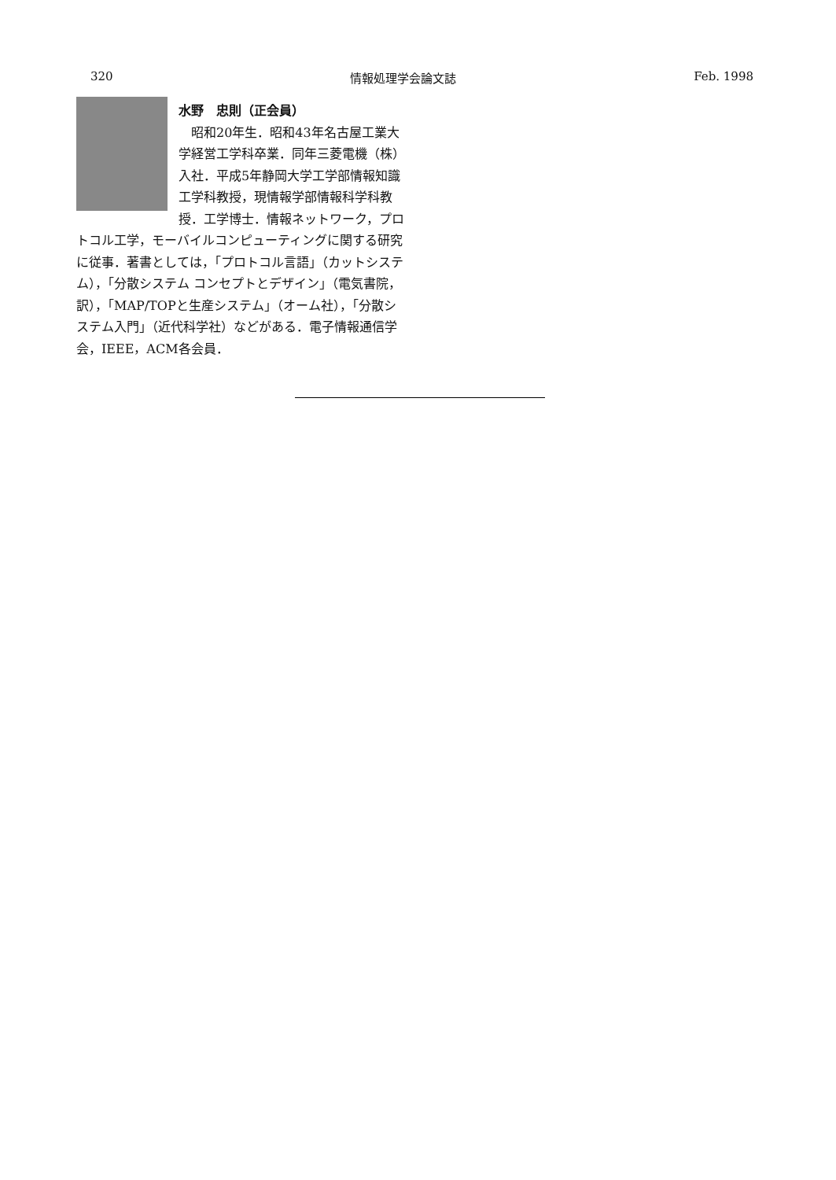320 情報処理学会論文誌 Feb. 1998
水野　忠則（正会員）
　昭和20年生．昭和43年名古屋工業大学経営工学科卒業．同年三菱電機（株）入社．平成5年静岡大学工学部情報知識工学科教授，現情報学部情報科学科教授．工学博士．情報ネットワーク，プロトコル工学，モーバイルコンピューティングに関する研究に従事．著書としては，「プロトコル言語」（カットシステム），「分散システム コンセプトとデザイン」（電気書院，訳），「MAP/TOPと生産システム」（オーム社），「分散システム入門」（近代科学社）などがある．電子情報通信学会，IEEE，ACM各会員．